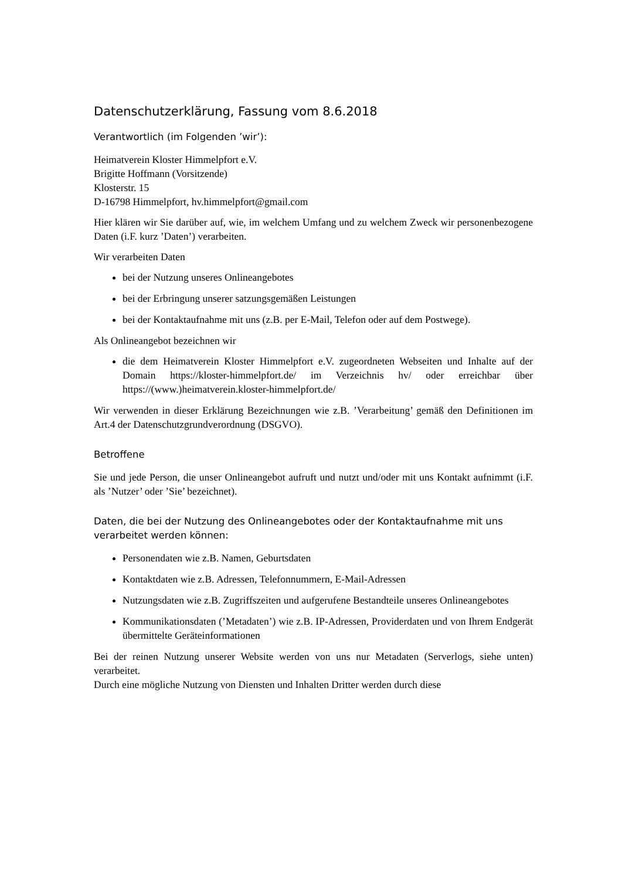Datenschutzerklärung, Fassung vom 8.6.2018
Verantwortlich (im Folgenden ’wir’):
Heimatverein Kloster Himmelpfort e.V.
Brigitte Hoffmann (Vorsitzende)
Klosterstr. 15
D-16798 Himmelpfort, hv.himmelpfort@gmail.com
Hier klären wir Sie darüber auf, wie, im welchem Umfang und zu welchem Zweck wir personenbezogene Daten (i.F. kurz ’Daten’) verarbeiten.
Wir verarbeiten Daten
bei der Nutzung unseres Onlineangebotes
bei der Erbringung unserer satzungsgemäßen Leistungen
bei der Kontaktaufnahme mit uns (z.B. per E-Mail, Telefon oder auf dem Postwege).
Als Onlineangebot bezeichnen wir
die dem Heimatverein Kloster Himmelpfort e.V. zugeordneten Webseiten und Inhalte auf der Domain https://kloster-himmelpfort.de/ im Verzeichnis hv/ oder erreichbar über https://(www.)heimatverein.kloster-himmelpfort.de/
Wir verwenden in dieser Erklärung Bezeichnungen wie z.B. ’Verarbeitung’ gemäß den Definitionen im Art.4 der Datenschutzgrundverordnung (DSGVO).
Betroffene
Sie und jede Person, die unser Onlineangebot aufruft und nutzt und/oder mit uns Kontakt aufnimmt (i.F. als ’Nutzer’ oder ’Sie’ bezeichnet).
Daten, die bei der Nutzung des Onlineangebotes oder der Kontaktaufnahme mit uns verarbeitet werden können:
Personendaten wie z.B. Namen, Geburtsdaten
Kontaktdaten wie z.B. Adressen, Telefonnummern, E-Mail-Adressen
Nutzungsdaten wie z.B. Zugriffszeiten und aufgerufene Bestandteile unseres Onlineangebotes
Kommunikationsdaten (’Metadaten’) wie z.B. IP-Adressen, Providerdaten und von Ihrem Endgerät übermittelte Geräteinformationen
Bei der reinen Nutzung unserer Website werden von uns nur Metadaten (Serverlogs, siehe unten) verarbeitet.
Durch eine mögliche Nutzung von Diensten und Inhalten Dritter werden durch diese